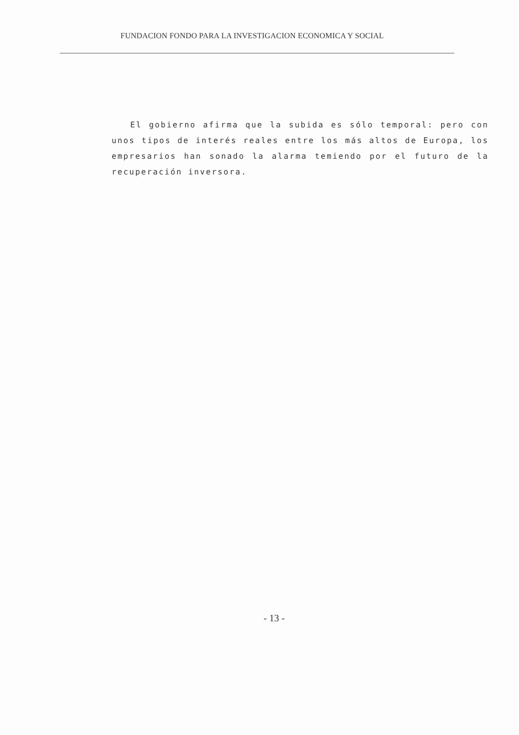FUNDACION FONDO PARA LA INVESTIGACION ECONOMICA Y SOCIAL
El gobierno afirma que la subida es sólo temporal: pero con unos tipos de interés reales entre los más altos de Europa, los empresarios han sonado la alarma temiendo por el futuro de la recuperación inversora.
- 13 -